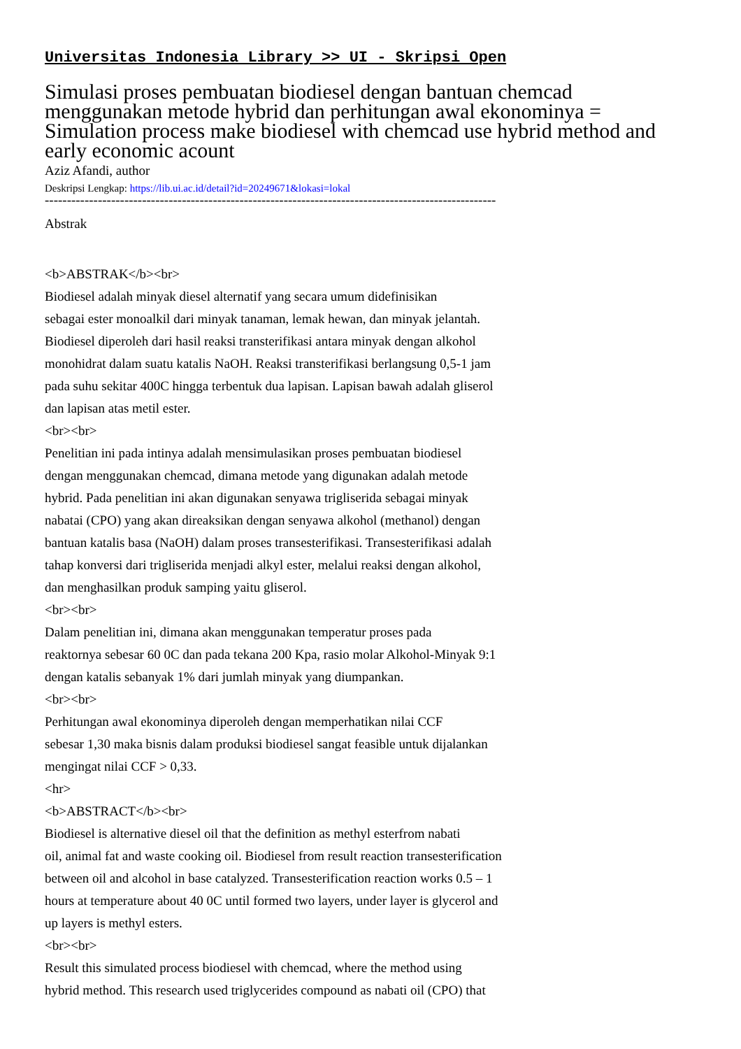Universitas Indonesia Library >> UI - Skripsi Open
Simulasi proses pembuatan biodiesel dengan bantuan chemcad menggunakan metode hybrid dan perhitungan awal ekonominya = Simulation process make biodiesel with chemcad use hybrid method and early economic acount
Aziz Afandi, author
Deskripsi Lengkap: https://lib.ui.ac.id/detail?id=20249671&lokasi=lokal
------------------------------------------------------------------------------------------------------
Abstrak
<b>ABSTRAK</b><br>
Biodiesel adalah minyak diesel alternatif yang secara umum didefinisikan
sebagai ester monoalkil dari minyak tanaman, lemak hewan, dan minyak jelantah.
Biodiesel diperoleh dari hasil reaksi transterifikasi antara minyak dengan alkohol
monohidrat dalam suatu katalis NaOH. Reaksi transterifikasi berlangsung 0,5-1 jam
pada suhu sekitar 400C hingga terbentuk dua lapisan. Lapisan bawah adalah gliserol
dan lapisan atas metil ester.
<br><br>
Penelitian ini pada intinya adalah mensimulasikan proses pembuatan biodiesel
dengan menggunakan chemcad, dimana metode yang digunakan adalah metode
hybrid. Pada penelitian ini akan digunakan senyawa trigliserida sebagai minyak
nabatai (CPO) yang akan direaksikan dengan senyawa alkohol (methanol) dengan
bantuan katalis basa (NaOH) dalam proses transesterifikasi. Transesterifikasi adalah
tahap konversi dari trigliserida menjadi alkyl ester, melalui reaksi dengan alkohol,
dan menghasilkan produk samping yaitu gliserol.
<br><br>
Dalam penelitian ini, dimana akan menggunakan temperatur proses pada
reaktornya sebesar 60 0C dan pada tekana 200 Kpa, rasio molar Alkohol-Minyak 9:1
dengan katalis sebanyak 1% dari jumlah minyak yang diumpankan.
<br><br>
Perhitungan awal ekonominya diperoleh dengan memperhatikan nilai CCF
sebesar 1,30 maka bisnis dalam produksi biodiesel sangat feasible untuk dijalankan
mengingat nilai CCF > 0,33.
<hr>
<b>ABSTRACT</b><br>
Biodiesel is alternative diesel oil that the definition as methyl esterfrom nabati
oil, animal fat and waste cooking oil. Biodiesel from result reaction transesterification
between oil and alcohol in base catalyzed. Transesterification reaction works 0.5 – 1
hours at temperature about 40 0C until formed two layers, under layer is glycerol and
up layers is methyl esters.
<br><br>
Result this simulated process biodiesel with chemcad, where the method using
hybrid method. This research used triglycerides compound as nabati oil (CPO) that